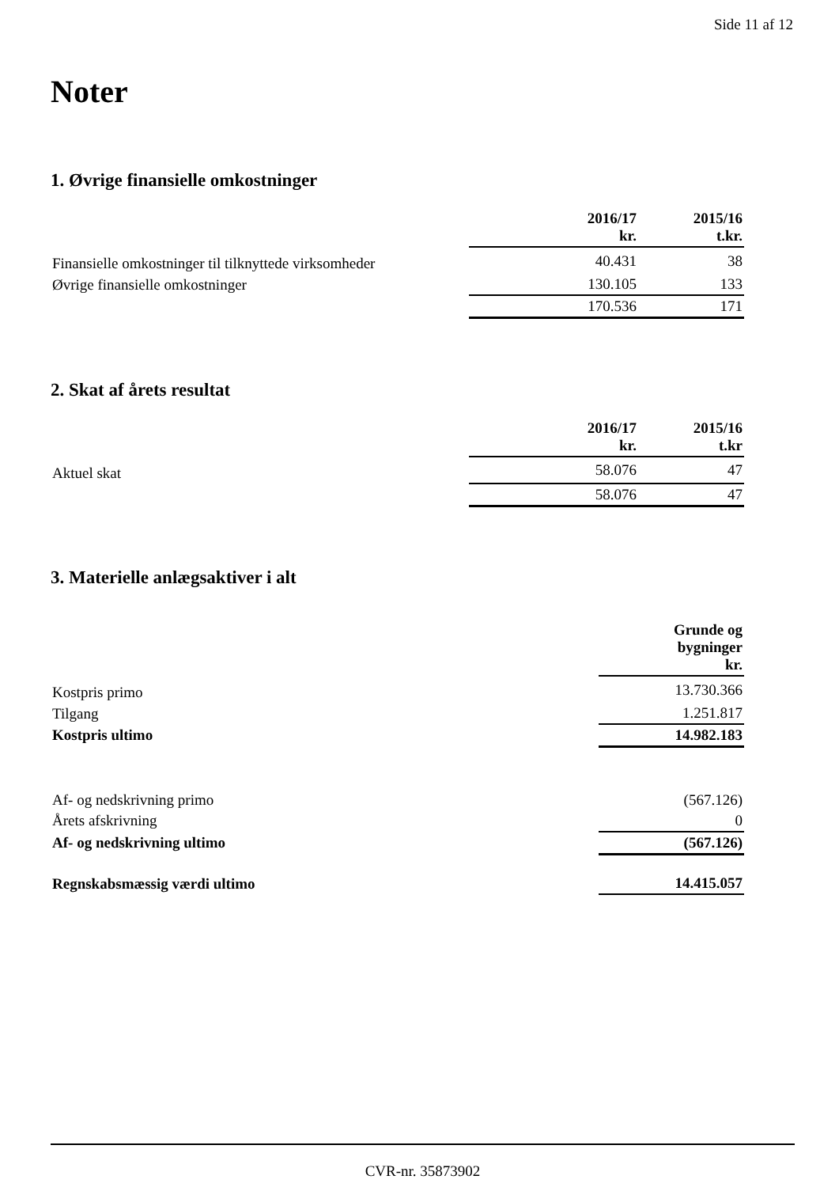Side 11 af 12
Noter
1. Øvrige finansielle omkostninger
| | 2016/17 kr. | 2015/16 t.kr. |
| Finansielle omkostninger til tilknyttede virksomheder | 40.431 | 38 |
| Øvrige finansielle omkostninger | 130.105 | 133 |
| | 170.536 | 171 |
2. Skat af årets resultat
| | 2016/17 kr. | 2015/16 t.kr |
| Aktuel skat | 58.076 | 47 |
| | 58.076 | 47 |
3. Materielle anlægsaktiver i alt
| | Grunde og bygninger kr. |
| Kostpris primo | 13.730.366 |
| Tilgang | 1.251.817 |
| Kostpris ultimo | 14.982.183 |
| Af- og nedskrivning primo | (567.126) |
| Årets afskrivning | 0 |
| Af- og nedskrivning ultimo | (567.126) |
| Regnskabsmæssig værdi ultimo | 14.415.057 |
CVR-nr. 35873902